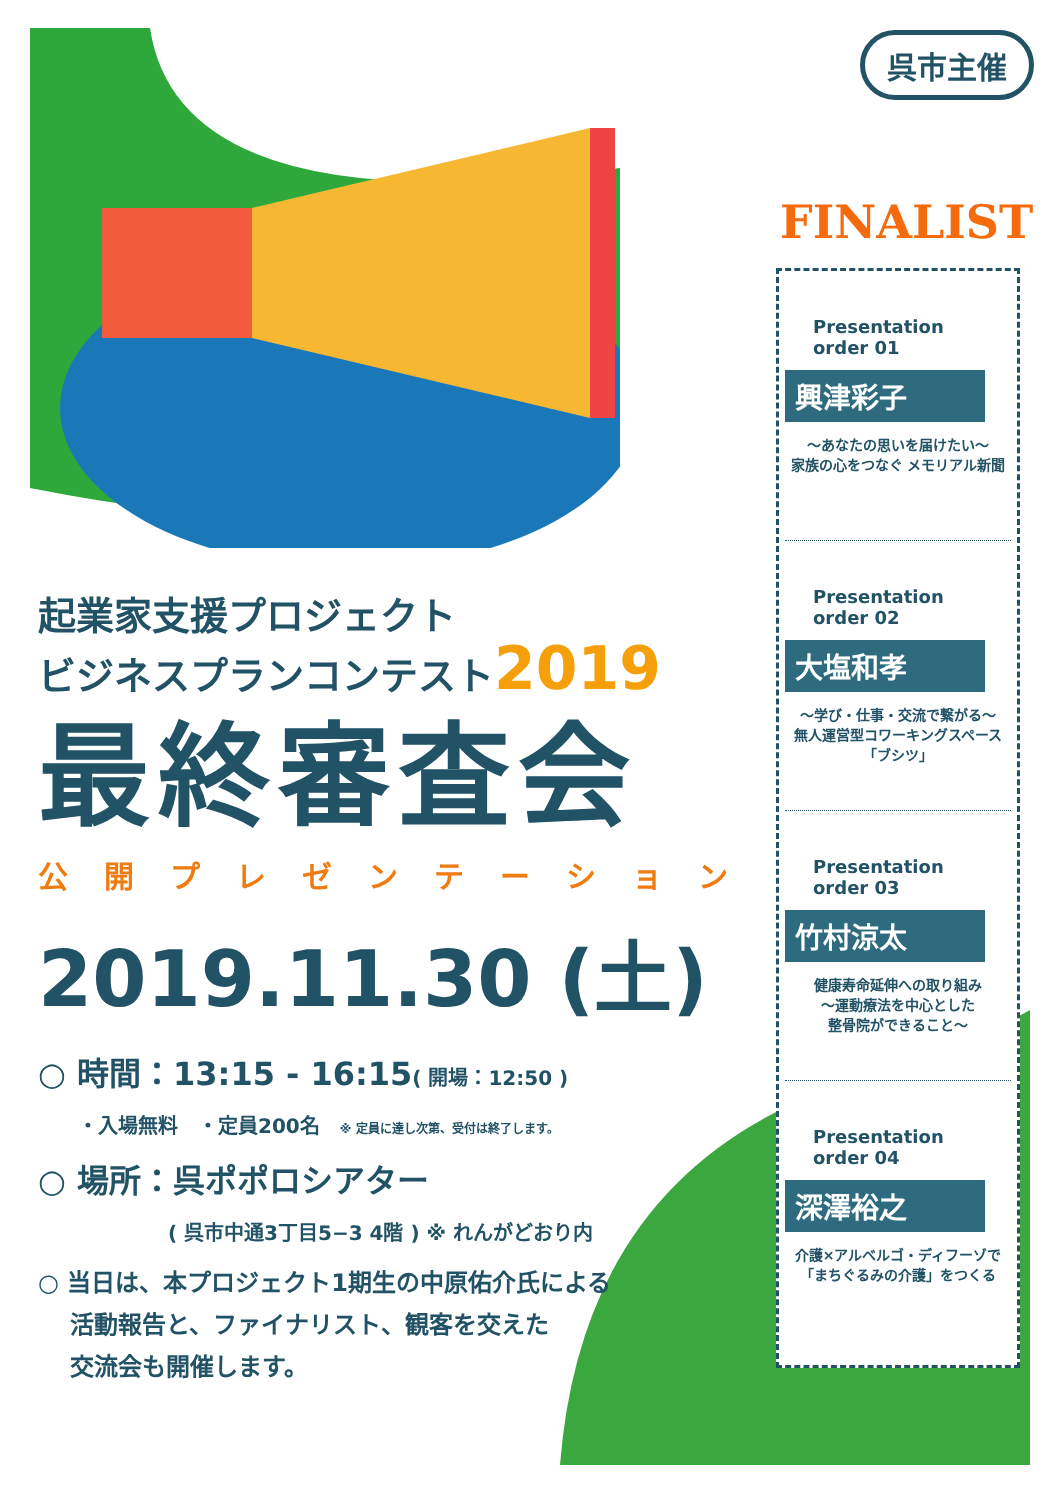呉市主催
FINALIST
起業家支援プロジェクト
ビジネスプランコンテスト2019
最終審査会
公開プレゼンテーション
2019.11.30 (土)
○ 時間：13:15 - 16:15( 開場：12:50 )
・入場無料　・定員200名　※ 定員に達し次第、受付は終了します。
○ 場所：呉ポポロシアター
( 呉市中通3丁目5−3 4階 ) ※ れんがどおり内
○ 当日は、本プロジェクト1期生の中原佑介氏による
　 活動報告と、ファイナリスト、観客を交えた
　 交流会も開催します。
Presentation
order 01
興津彩子
〜あなたの思いを届けたい〜
家族の心をつなぐ メモリアル新聞
Presentation
order 02
大塩和孝
〜学び・仕事・交流で繋がる〜
無人運営型コワーキングスペース「ブシツ」
Presentation
order 03
竹村涼太
健康寿命延伸への取り組み
〜運動療法を中心とした
整骨院ができること〜
Presentation
order 04
深澤裕之
介護×アルベルゴ・ディフーゾで
「まちぐるみの介護」をつくる